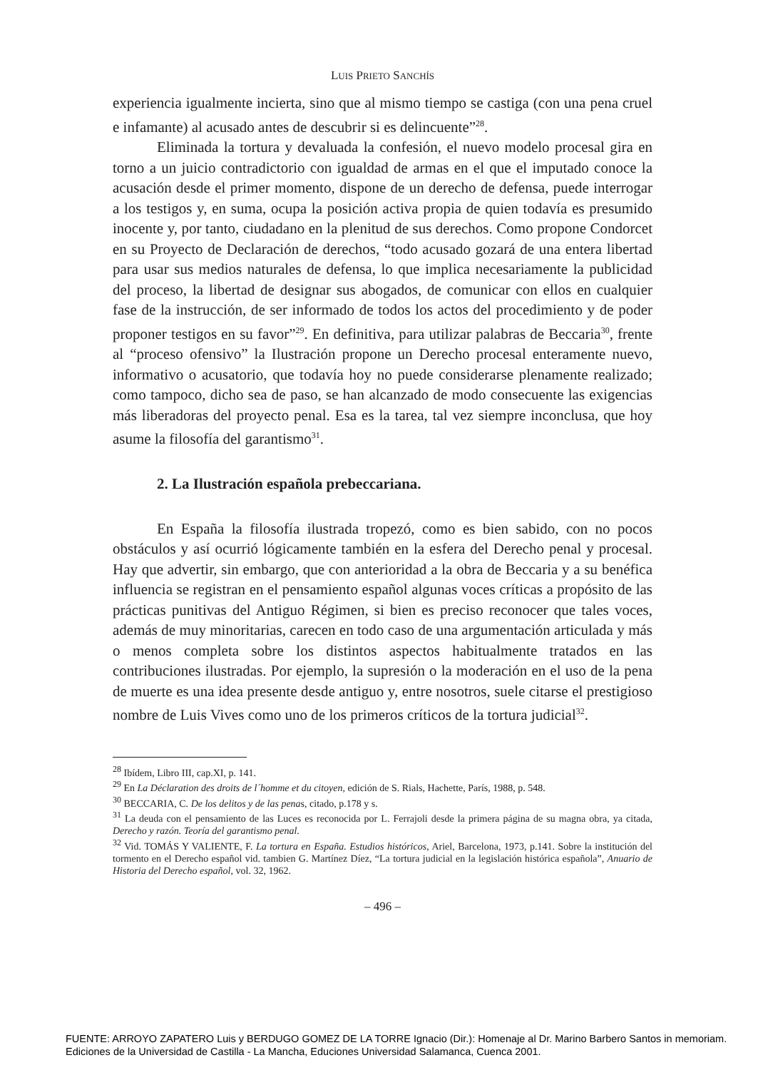LUIS PRIETO SANCHÍS
experiencia igualmente incierta, sino que al mismo tiempo se castiga (con una pena cruel e infamante) al acusado antes de descubrir si es delincuente”<sup>28</sup>.
Eliminada la tortura y devaluada la confesión, el nuevo modelo procesal gira en torno a un juicio contradictorio con igualdad de armas en el que el imputado conoce la acusación desde el primer momento, dispone de un derecho de defensa, puede interrogar a los testigos y, en suma, ocupa la posición activa propia de quien todavía es presumido inocente y, por tanto, ciudadano en la plenitud de sus derechos. Como propone Condorcet en su Proyecto de Declaración de derechos, “todo acusado gozará de una entera libertad para usar sus medios naturales de defensa, lo que implica necesariamente la publicidad del proceso, la libertad de designar sus abogados, de comunicar con ellos en cualquier fase de la instrucción, de ser informado de todos los actos del procedimiento y de poder proponer testigos en su favor”<sup>29</sup>. En definitiva, para utilizar palabras de Beccaria<sup>30</sup>, frente al “proceso ofensivo” la Ilustración propone un Derecho procesal enteramente nuevo, informativo o acusatorio, que todavía hoy no puede considerarse plenamente realizado; como tampoco, dicho sea de paso, se han alcanzado de modo consecuente las exigencias más liberadoras del proyecto penal. Esa es la tarea, tal vez siempre inconclusa, que hoy asume la filosofía del garantismo<sup>31</sup>.
2. La Ilustración española prebeccariana.
En España la filosofía ilustrada tropezó, como es bien sabido, con no pocos obstáculos y así ocurrió lógicamente también en la esfera del Derecho penal y procesal. Hay que advertir, sin embargo, que con anterioridad a la obra de Beccaria y a su benéfica influencia se registran en el pensamiento español algunas voces críticas a propósito de las prácticas punitivas del Antiguo Régimen, si bien es preciso reconocer que tales voces, además de muy minoritarias, carecen en todo caso de una argumentación articulada y más o menos completa sobre los distintos aspectos habitualmente tratados en las contribuciones ilustradas. Por ejemplo, la supresión o la moderación en el uso de la pena de muerte es una idea presente desde antiguo y, entre nosotros, suele citarse el prestigioso nombre de Luis Vives como uno de los primeros críticos de la tortura judicial<sup>32</sup>.
<sup>28</sup> Ibídem, Libro III, cap.XI, p. 141.
<sup>29</sup> En La Déclaration des droits de l´homme et du citoyen, edición de S. Rials, Hachette, París, 1988, p. 548.
<sup>30</sup> BECCARIA, C. De los delitos y de las penas, citado, p.178 y s.
<sup>31</sup> La deuda con el pensamiento de las Luces es reconocida por L. Ferrajoli desde la primera página de su magna obra, ya citada, Derecho y razón. Teoría del garantismo penal.
<sup>32</sup> Vid. TOMÁS Y VALIENTE, F. La tortura en España. Estudios históricos, Ariel, Barcelona, 1973, p.141. Sobre la institución del tormento en el Derecho español vid. tambien G. Martínez Díez, “La tortura judicial en la legislación histórica española”, Anuario de Historia del Derecho español, vol. 32, 1962.
– 496 –
FUENTE: ARROYO ZAPATERO Luis y BERDUGO GOMEZ DE LA TORRE Ignacio (Dir.): Homenaje al Dr. Marino Barbero Santos in memoriam.
Ediciones de la Universidad de Castilla - La Mancha, Educiones Universidad Salamanca, Cuenca 2001.